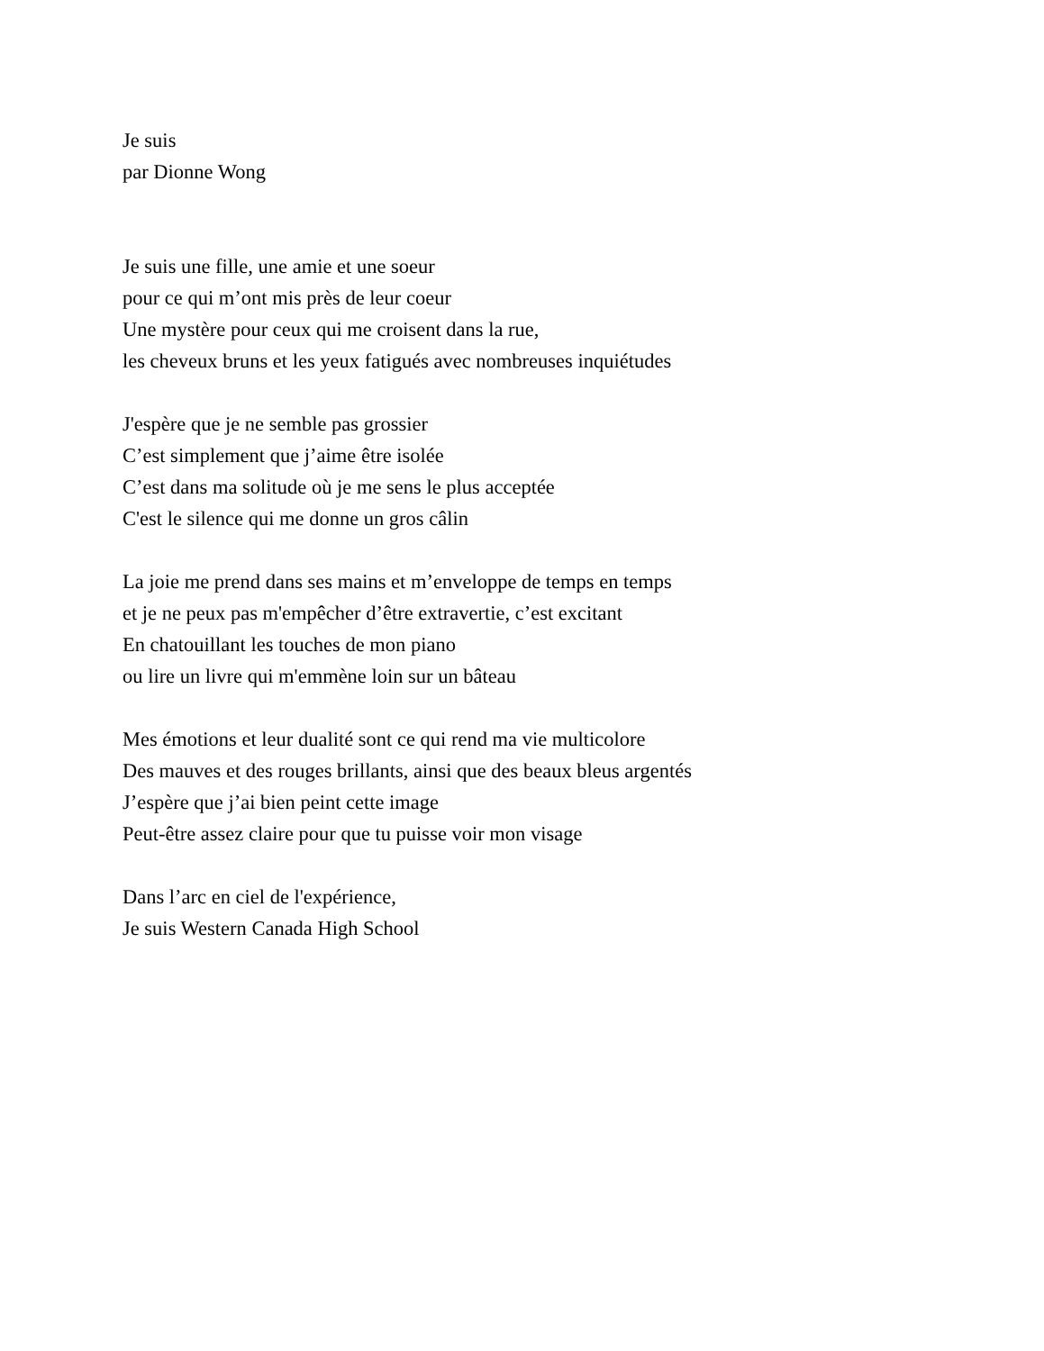Je suis
par Dionne Wong
Je suis une fille, une amie et une soeur
pour ce qui m’ont mis près de leur coeur
Une mystère pour ceux qui me croisent dans la rue,
les cheveux bruns et les yeux fatigués avec nombreuses inquiétudes
J'espère que je ne semble pas grossier
C’est simplement que j’aime être isolée
C’est dans ma solitude où je me sens le plus acceptée
C'est le silence qui me donne un gros câlin
La joie me prend dans ses mains et m’enveloppe de temps en temps
et je ne peux pas m'empêcher d’être extravertie, c’est excitant
En chatouillant les touches de mon piano
ou lire un livre qui m'emmène loin sur un bâteau
Mes émotions et leur dualité sont ce qui rend ma vie multicolore
Des mauves et des rouges brillants, ainsi que des beaux bleus argentés
J’espère que j’ai bien peint cette image
Peut-être assez claire pour que tu puisse voir mon visage
Dans l’arc en ciel de l'expérience,
Je suis Western Canada High School